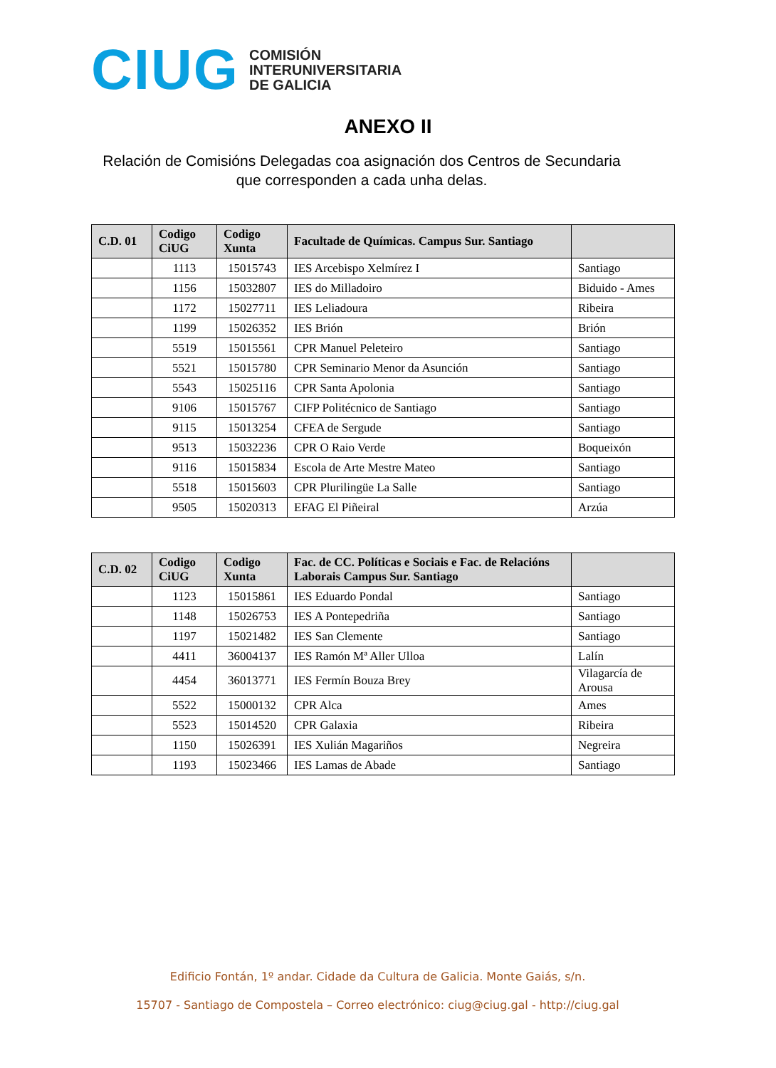CIUG
COMISIÓN
INTERUNIVERSITARIA
DE GALICIA
ANEXO II
Relación de Comisións Delegadas coa asignación dos Centros de Secundaria que corresponden a cada unha delas.
| C.D. 01 | Codigo CiUG | Codigo Xunta | Facultade de Químicas. Campus Sur. Santiago | |
| --- | --- | --- | --- | --- |
| | 1113 | 15015743 | IES Arcebispo Xelmírez I | Santiago |
| | 1156 | 15032807 | IES do Milladoiro | Biduido - Ames |
| | 1172 | 15027711 | IES Leliadoura | Ribeira |
| | 1199 | 15026352 | IES Brión | Brión |
| | 5519 | 15015561 | CPR Manuel Peleteiro | Santiago |
| | 5521 | 15015780 | CPR Seminario Menor da Asunción | Santiago |
| | 5543 | 15025116 | CPR Santa Apolonia | Santiago |
| | 9106 | 15015767 | CIFP Politécnico de Santiago | Santiago |
| | 9115 | 15013254 | CFEA de Sergude | Santiago |
| | 9513 | 15032236 | CPR O Raio Verde | Boqueixón |
| | 9116 | 15015834 | Escola de Arte Mestre Mateo | Santiago |
| | 5518 | 15015603 | CPR Plurilingüe La Salle | Santiago |
| | 9505 | 15020313 | EFAG El Piñeiral | Arzúa |
| C.D. 02 | Codigo CiUG | Codigo Xunta | Fac. de CC. Políticas e Sociais e Fac. de Relacións Laborais Campus Sur. Santiago | |
| --- | --- | --- | --- | --- |
| | 1123 | 15015861 | IES Eduardo Pondal | Santiago |
| | 1148 | 15026753 | IES A Pontepedriña | Santiago |
| | 1197 | 15021482 | IES San Clemente | Santiago |
| | 4411 | 36004137 | IES Ramón Mª Aller Ulloa | Lalín |
| | 4454 | 36013771 | IES Fermín Bouza Brey | Vilagarcía de Arousa |
| | 5522 | 15000132 | CPR Alca | Ames |
| | 5523 | 15014520 | CPR Galaxia | Ribeira |
| | 1150 | 15026391 | IES Xulián Magariños | Negreira |
| | 1193 | 15023466 | IES Lamas de Abade | Santiago |
Edificio Fontán, 1º andar. Cidade da Cultura de Galicia. Monte Gaiás, s/n.
15707 - Santiago de Compostela – Correo electrónico: ciug@ciug.gal - http://ciug.gal